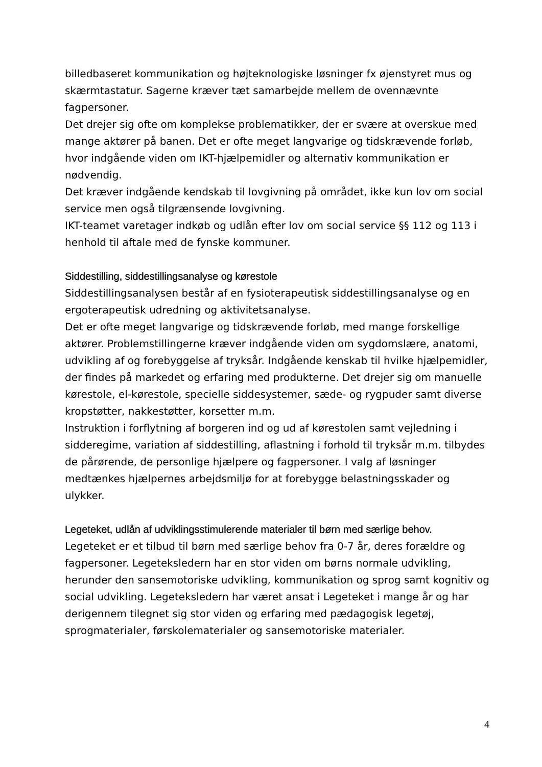billedbaseret kommunikation og højteknologiske løsninger fx øjenstyret mus og skærmtastatur. Sagerne kræver tæt samarbejde mellem de ovennævnte fagpersoner.
Det drejer sig ofte om komplekse problematikker, der er svære at overskue med mange aktører på banen. Det er ofte meget langvarige og tidskrævende forløb, hvor indgående viden om IKT-hjælpemidler og alternativ kommunikation er nødvendig.
Det kræver indgående kendskab til lovgivning på området, ikke kun lov om social service men også tilgrænsende lovgivning.
IKT-teamet varetager indkøb og udlån efter lov om social service §§ 112 og 113 i henhold til aftale med de fynske kommuner.
Siddestilling, siddestillingsanalyse og kørestole
Siddestillingsanalysen består af en fysioterapeutisk siddestillingsanalyse og en ergoterapeutisk udredning og aktivitetsanalyse.
Det er ofte meget langvarige og tidskrævende forløb, med mange forskellige aktører. Problemstillingerne kræver indgående viden om sygdomslære, anatomi, udvikling af og forebyggelse af tryksår. Indgående kenskab til hvilke hjælpemidler, der findes på markedet og erfaring med produkterne. Det drejer sig om manuelle kørestole, el-kørestole, specielle siddesystemer, sæde- og rygpuder samt diverse kropstøtter, nakkestøtter, korsetter m.m.
Instruktion i forflytning af borgeren ind og ud af kørestolen samt vejledning i sidderegime, variation af siddestilling, aflastning i forhold til tryksår m.m. tilbydes de pårørende, de personlige hjælpere og fagpersoner. I valg af løsninger medtænkes hjælpernes arbejdsmiljø for at forebygge belastningsskader og ulykker.
Legeteket, udlån af udviklingsstimulerende materialer til børn med særlige behov.
Legeteket er et tilbud til børn med særlige behov fra 0-7 år, deres forældre og fagpersoner. Legeteksledern har en stor viden om børns normale udvikling, herunder den sansemotoriske udvikling, kommunikation og sprog samt kognitiv og social udvikling. Legeteksledern har været ansat i Legeteket i mange år og har derigennem tilegnet sig stor viden og erfaring med pædagogisk legetøj, sprogmaterialer, førskolematerialer og sansemotoriske materialer.
4